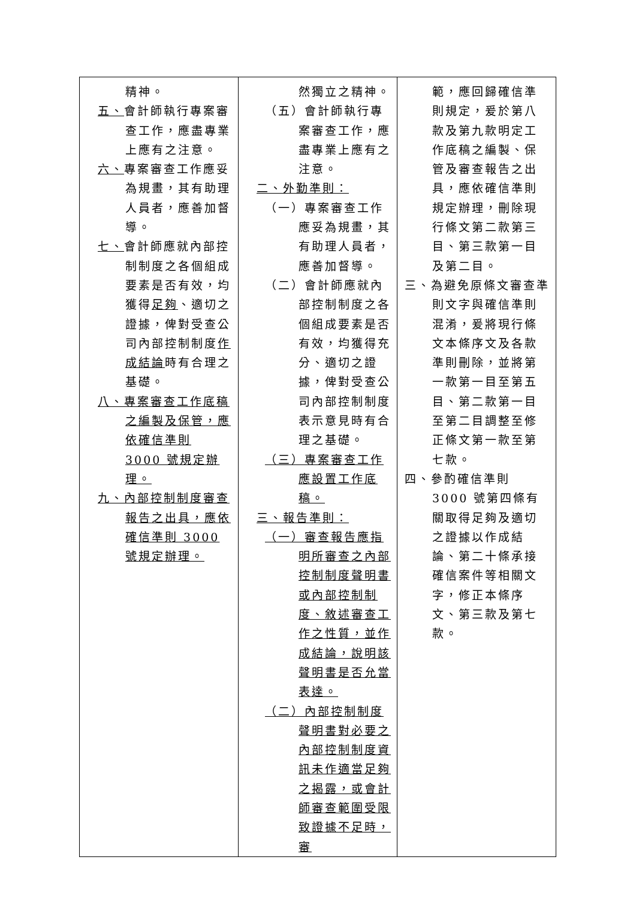| 精神。 五、 會計師執行專案審查工作，應盡專業上應有之注意。 六、 專案審查工作應妥為規畫，其有助理人員者，應善加督導。 七、 會計師應就內部控制制度之各個組成要素是否有效，均獲得 足夠 、適切之證據，俾對受查公司內部控制制度 作成結論 時有合理之基礎。 八、專案審查工作底稿之編製及保管，應依確信準則 3000 號規定辦理。 九、內部控制制度審查報告之出具，應依確信準則 3000 號規定辦理。 | 然獨立之精神。 （五）會計師執行專案審查工作，應盡專業上應有之注意。 二、外勤準則： （一）專案審查工作應妥為規畫，其有助理人員者，應善加督導。 （二）會計師應就內部控制制度之各個組成要素是否有效，均獲得充分、適切之證據，俾對受查公司內部控制制度表示意見時有合理之基礎。 （三）專案審查工作應設置工作底稿。 三、報告準則： （一）審查報告應指明所審查之內部控制制度聲明書或內部控制制度、敘述審查工作之性質，並作成結論，說明該聲明書是否允當表達。 （二）內部控制制度聲明書對必要之內部控制制度資訊未作適當足夠之揭露，或會計師審查範圍受限致證據不足時，審 | 範，應回歸確信準則規定，爰於第八款及第九款明定工作底稿之編製、保管及審查報告之出具，應依確信準則規定辦理，刪除現行條文第二款第三目、第三款第一目及第二目。 三、為避免原條文審查準則文字與確信準則混淆，爰將現行條文本條序文及各款準則刪除，並將第一款第一目至第五目、第二款第一目至第二目調整至修正條文第一款至第七款。 四、參酌確信準則 3000 號第四條有關取得足夠及適切之證據以作成結論、第二十條承接確信案件等相關文字，修正本條序文、第三款及第七款。 |